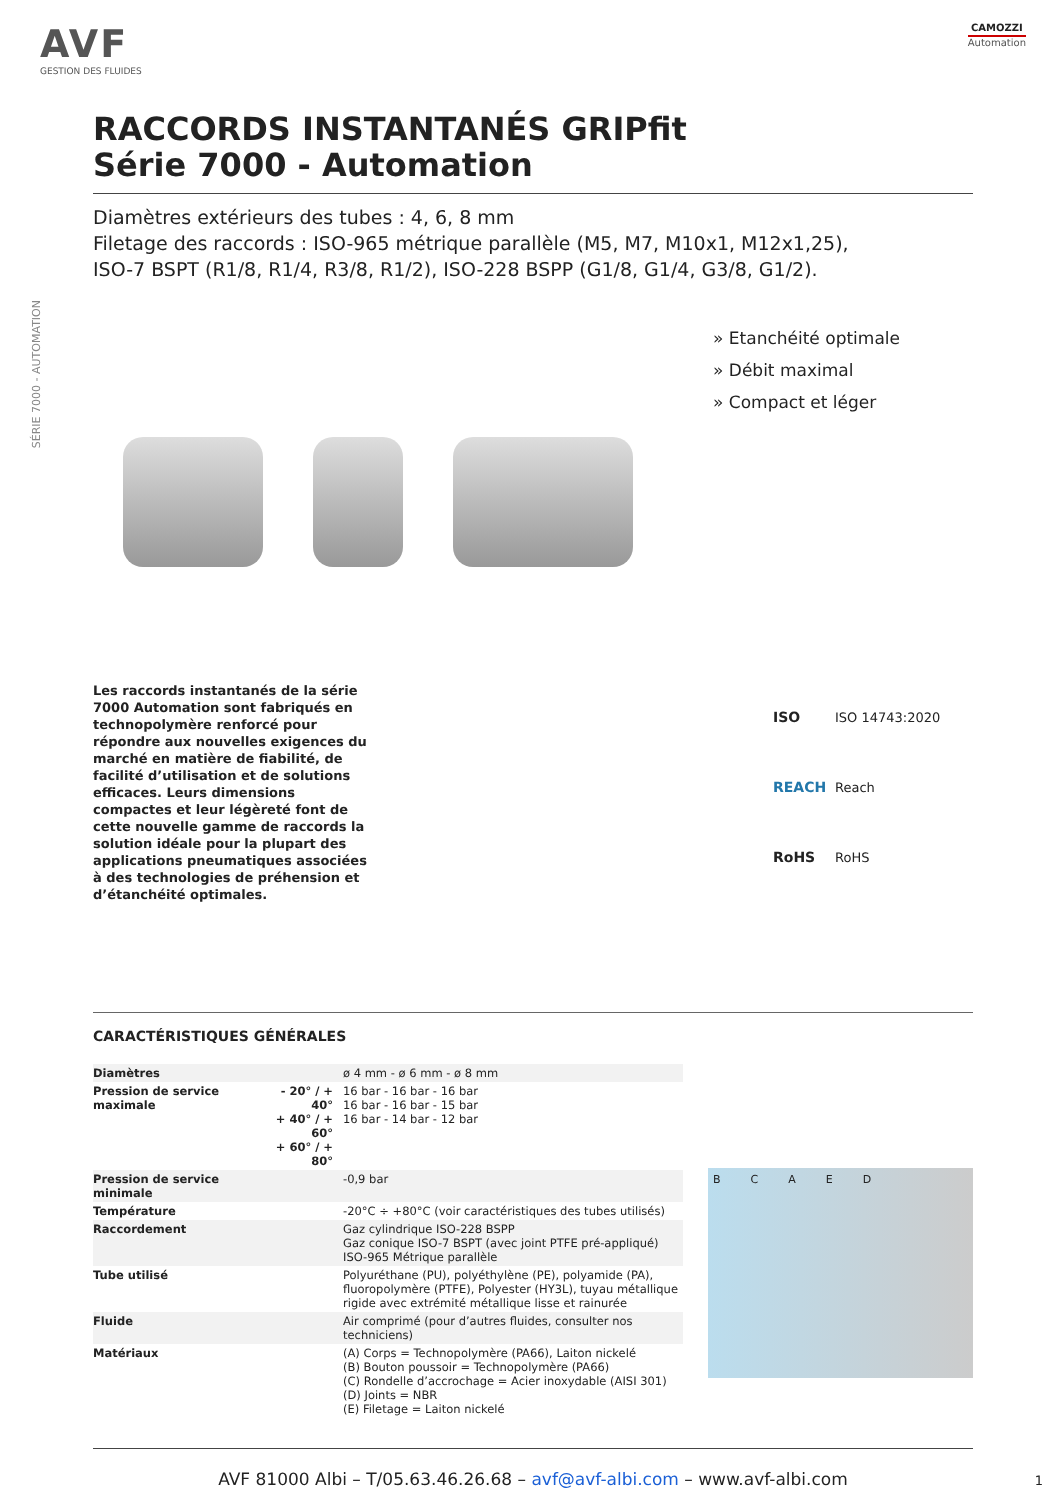AVF
GESTION DES FLUIDES
CAMOZZI
Automation
SÉRIE 7000 - AUTOMATION
RACCORDS INSTANTANÉS GRIPfit
Série 7000 - Automation
Diamètres extérieurs des tubes : 4, 6, 8 mm
Filetage des raccords : ISO-965 métrique parallèle (M5, M7, M10x1, M12x1,25),
ISO-7 BSPT (R1/8, R1/4, R3/8, R1/2), ISO-228 BSPP (G1/8, G1/4, G3/8, G1/2).
» Etanchéité optimale
» Débit maximal
» Compact et léger
Les raccords instantanés de la série 7000 Automation sont fabriqués en technopolymère renforcé pour répondre aux nouvelles exigences du marché en matière de fiabilité, de facilité d’utilisation et de solutions efficaces. Leurs dimensions compactes et leur légèreté font de cette nouvelle gamme de raccords la solution idéale pour la plupart des applications pneumatiques associées à des technologies de préhension et d’étanchéité optimales.
ISO ISO 14743:2020
REACH Reach
RoHS RoHS
CARACTÉRISTIQUES GÉNÉRALES
| Diamètres | | ø 4 mm - ø 6 mm - ø 8 mm |
| Pression de service maximale | - 20° / + 40° + 40° / + 60° + 60° / + 80° | 16 bar - 16 bar - 16 bar 16 bar - 16 bar - 15 bar 16 bar - 14 bar - 12 bar |
| Pression de service minimale | | -0,9 bar |
| Température | | -20°C ÷ +80°C (voir caractéristiques des tubes utilisés) |
| Raccordement | | Gaz cylindrique ISO-228 BSPP Gaz conique ISO-7 BSPT (avec joint PTFE pré-appliqué) ISO-965 Métrique parallèle |
| Tube utilisé | | Polyuréthane (PU), polyéthylène (PE), polyamide (PA), fluoropolymère (PTFE), Polyester (HY3L), tuyau métallique rigide avec extrémité métallique lisse et rainurée |
| Fluide | | Air comprimé (pour d’autres fluides, consulter nos techniciens) |
| Matériaux | | (A) Corps = Technopolymère (PA66), Laiton nickelé (B) Bouton poussoir = Technopolymère (PA66) (C) Rondelle d’accrochage = Acier inoxydable (AISI 301) (D) Joints = NBR (E) Filetage = Laiton nickelé |
B C A E D
AVF 81000 Albi – T/05.63.46.26.68 – avf@avf-albi.com – www.avf-albi.com
1